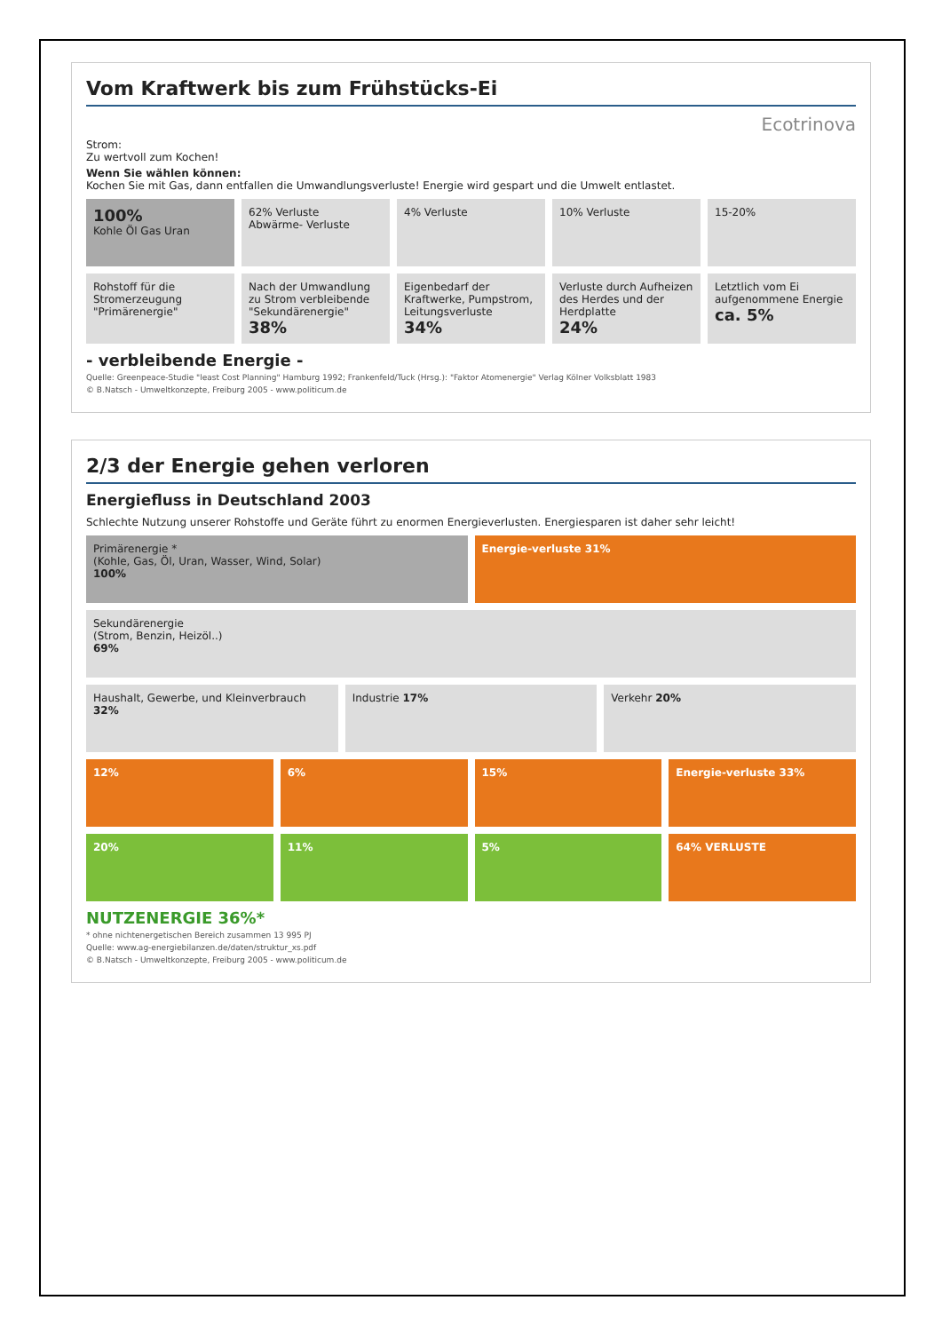Vom Kraftwerk bis zum Frühstücks-Ei
Ecotrinova
Strom:
Zu wertvoll zum Kochen!
Wenn Sie wählen können:
Kochen Sie mit Gas, dann entfallen die Umwandlungsverluste! Energie wird gespart und die Umwelt entlastet.
100%
Kohle Öl Gas Uran
62% Verluste
Abwärme- Verluste
4% Verluste 10% Verluste 15-20%
Rohstoff für die Stromerzeugung "Primärenergie"
Nach der Umwandlung zu Strom verbleibende "Sekundärenergie"
38%
Eigenbedarf der Kraftwerke, Pumpstrom, Leitungsverluste
34%
Verluste durch Aufheizen des Herdes und der Herdplatte
24%
Letztlich vom Ei aufgenommene Energie
ca. 5%
- verbleibende Energie -
Quelle: Greenpeace-Studie "least Cost Planning" Hamburg 1992; Frankenfeld/Tuck (Hrsg.): "Faktor Atomenergie" Verlag Kölner Volksblatt 1983
© B.Natsch - Umweltkonzepte, Freiburg 2005 - www.politicum.de
2/3 der Energie gehen verloren
Energiefluss in Deutschland 2003
Schlechte Nutzung unserer Rohstoffe und Geräte führt zu enormen Energieverlusten. Energiesparen ist daher sehr leicht!
Primärenergie *
(Kohle, Gas, Öl, Uran, Wasser, Wind, Solar)
100%
Energie-verluste 31%
Sekundärenergie
(Strom, Benzin, Heizöl..)
69%
Haushalt, Gewerbe, und Kleinverbrauch 32%
Industrie 17% Verkehr 20%
12% 6% 15% Energie-verluste 33%
20% 11% 5% 64% VERLUSTE
NUTZENERGIE 36%*
* ohne nichtenergetischen Bereich zusammen 13 995 PJ
Quelle: www.ag-energiebilanzen.de/daten/struktur_xs.pdf
© B.Natsch - Umweltkonzepte, Freiburg 2005 - www.politicum.de